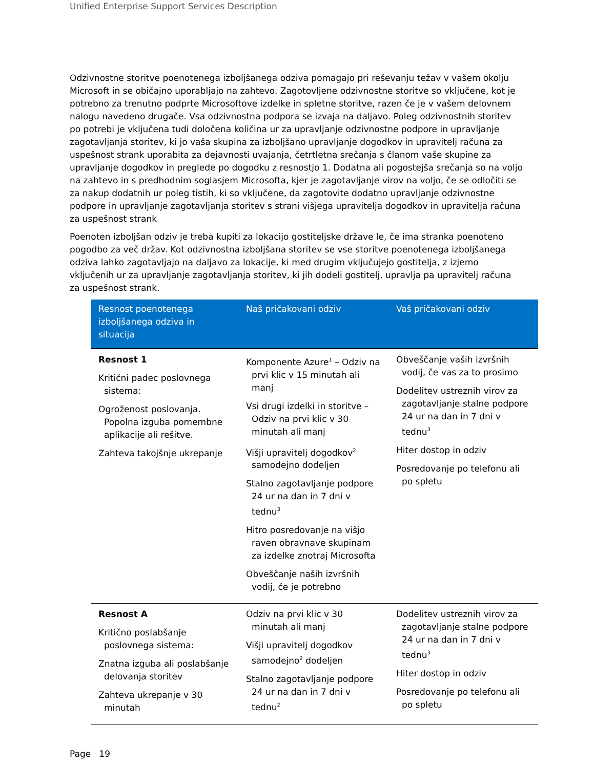Unified Enterprise Support Services Description
Odzivnostne storitve poenotenega izboljšanega odziva pomagajo pri reševanju težav v vašem okolju Microsoft in se običajno uporabljajo na zahtevo. Zagotovljene odzivnostne storitve so vključene, kot je potrebno za trenutno podprte Microsoftove izdelke in spletne storitve, razen če je v vašem delovnem nalogu navedeno drugače. Vsa odzivnostna podpora se izvaja na daljavo. Poleg odzivnostnih storitev po potrebi je vključena tudi določena količina ur za upravljanje odzivnostne podpore in upravljanje zagotavljanja storitev, ki jo vaša skupina za izboljšano upravljanje dogodkov in upravitelj računa za uspešnost strank uporabita za dejavnosti uvajanja, četrtletna srečanja s članom vaše skupine za upravljanje dogodkov in preglede po dogodku z resnostjo 1. Dodatna ali pogostejša srečanja so na voljo na zahtevo in s predhodnim soglasjem Microsofta, kjer je zagotavljanje virov na voljo, če se odločiti se za nakup dodatnih ur poleg tistih, ki so vključene, da zagotovite dodatno upravljanje odzivnostne podpore in upravljanje zagotavljanja storitev s strani višjega upravitelja dogodkov in upravitelja računa za uspešnost strank
Poenoten izboljšan odziv je treba kupiti za lokacijo gostiteljske države le, če ima stranka poenoteno pogodbo za več držav. Kot odzivnostna izboljšana storitev se vse storitve poenotenega izboljšanega odziva lahko zagotavljajo na daljavo za lokacije, ki med drugim vključujejo gostitelja, z izjemo vključenih ur za upravljanje zagotavljanja storitev, ki jih dodeli gostitelj, upravlja pa upravitelj računa za uspešnost strank.
| Resnost poenotenega izboljšanega odziva in situacija | Naš pričakovani odziv | Vaš pričakovani odziv |
| --- | --- | --- |
| Resnost 1 Kritični padec poslovnega sistema: Ogroženost poslovanja. Popolna izguba pomembne aplikacije ali rešitve. Zahteva takojšnje ukrepanje | Komponente Azure<sup>1</sup> – Odziv na prvi klic v 15 minutah ali manj Vsi drugi izdelki in storitve – Odziv na prvi klic v 30 minutah ali manj Višji upravitelj dogodkov<sup>2</sup> samodejno dodeljen Stalno zagotavljanje podpore 24 ur na dan in 7 dni v tednu<sup>3</sup> Hitro posredovanje na višjo raven obravnave skupinam za izdelke znotraj Microsofta Obveščanje naših izvršnih vodij, če je potrebno | Obveščanje vaših izvršnih vodij, če vas za to prosimo Dodelitev ustreznih virov za zagotavljanje stalne podpore 24 ur na dan in 7 dni v tednu<sup>3</sup> Hiter dostop in odziv Posredovanje po telefonu ali po spletu |
| Resnost A Kritično poslabšanje poslovnega sistema: Znatna izguba ali poslabšanje delovanja storitev Zahteva ukrepanje v 30 minutah | Odziv na prvi klic v 30 minutah ali manj Višji upravitelj dogodkov samodejno<sup>2</sup> dodeljen Stalno zagotavljanje podpore 24 ur na dan in 7 dni v tednu<sup>2</sup> | Dodelitev ustreznih virov za zagotavljanje stalne podpore 24 ur na dan in 7 dni v tednu<sup>3</sup> Hiter dostop in odziv Posredovanje po telefonu ali po spletu |
Page 19